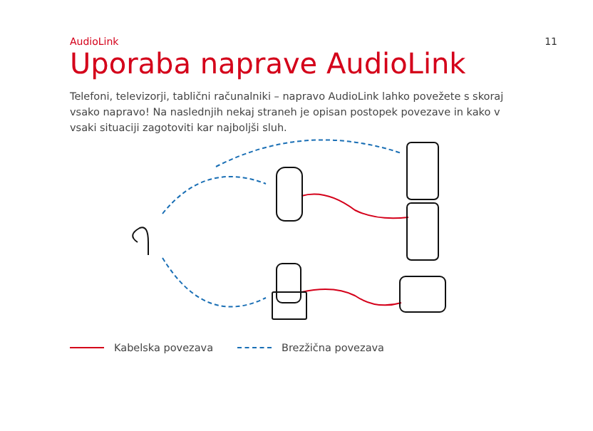AudioLink 11
Uporaba naprave AudioLink
Telefoni, televizorji, tablični računalniki – napravo AudioLink lahko povežete s skoraj vsako napravo! Na naslednjih nekaj straneh je opisan postopek povezave in kako v vsaki situaciji zagotoviti kar najboljši sluh.
Kabelska povezava Brezžična povezava